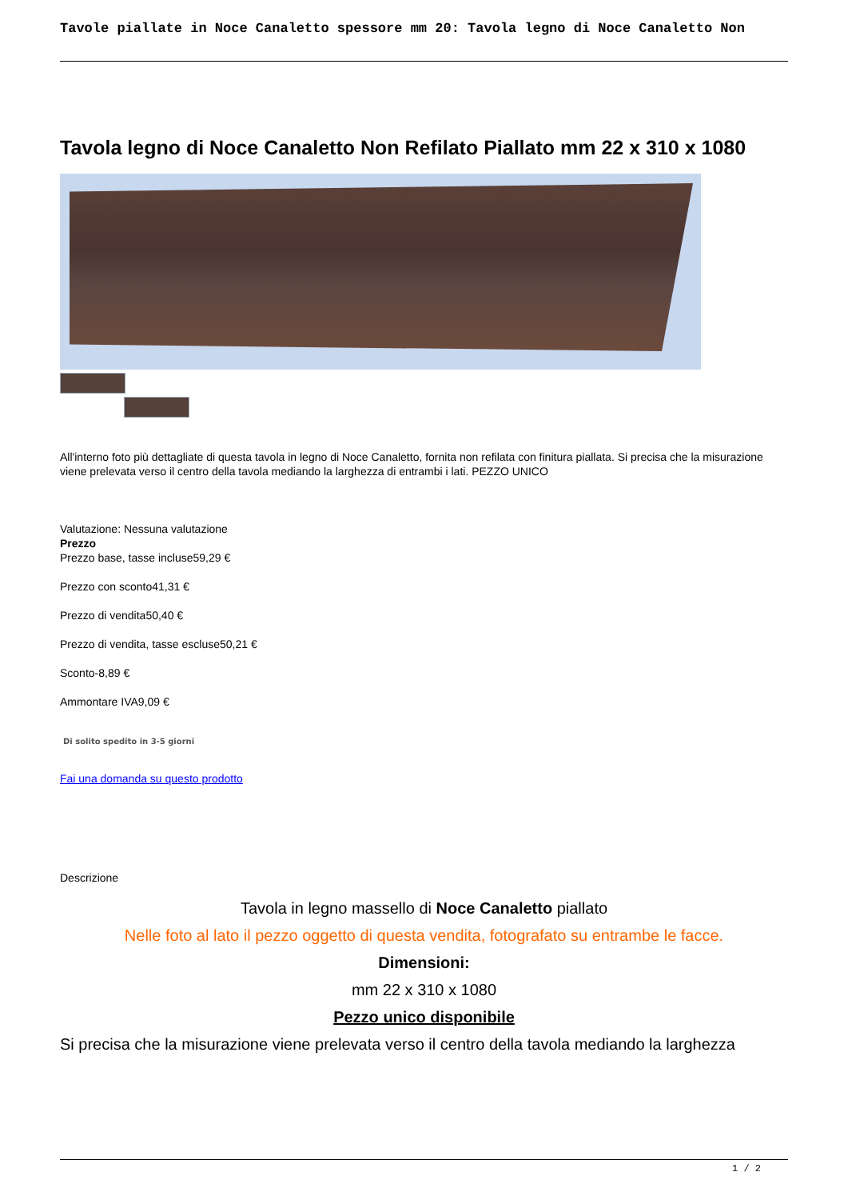Tavole piallate in Noce Canaletto spessore mm 20: Tavola legno di Noce Canaletto Non
Tavola legno di Noce Canaletto Non Refilato Piallato mm 22 x 310 x 1080
All'interno foto più dettagliate di questa tavola in legno di Noce Canaletto, fornita non refilata con finitura piallata. Si precisa che la misurazione viene prelevata verso il centro della tavola mediando la larghezza di entrambi i lati. PEZZO UNICO
Valutazione: Nessuna valutazione
Prezzo
Prezzo base, tasse incluse59,29 €
Prezzo con sconto41,31 €
Prezzo di vendita50,40 €
Prezzo di vendita, tasse escluse50,21 €
Sconto-8,89 €
Ammontare IVA9,09 €
Di solito spedito in 3-5 giorni
Fai una domanda su questo prodotto
Descrizione
Tavola in legno massello di Noce Canaletto piallato
Nelle foto al lato il pezzo oggetto di questa vendita, fotografato su entrambe le facce.
Dimensioni:
mm 22 x 310 x 1080
Pezzo unico disponibile
Si precisa che la misurazione viene prelevata verso il centro della tavola mediando la larghezza
1 / 2